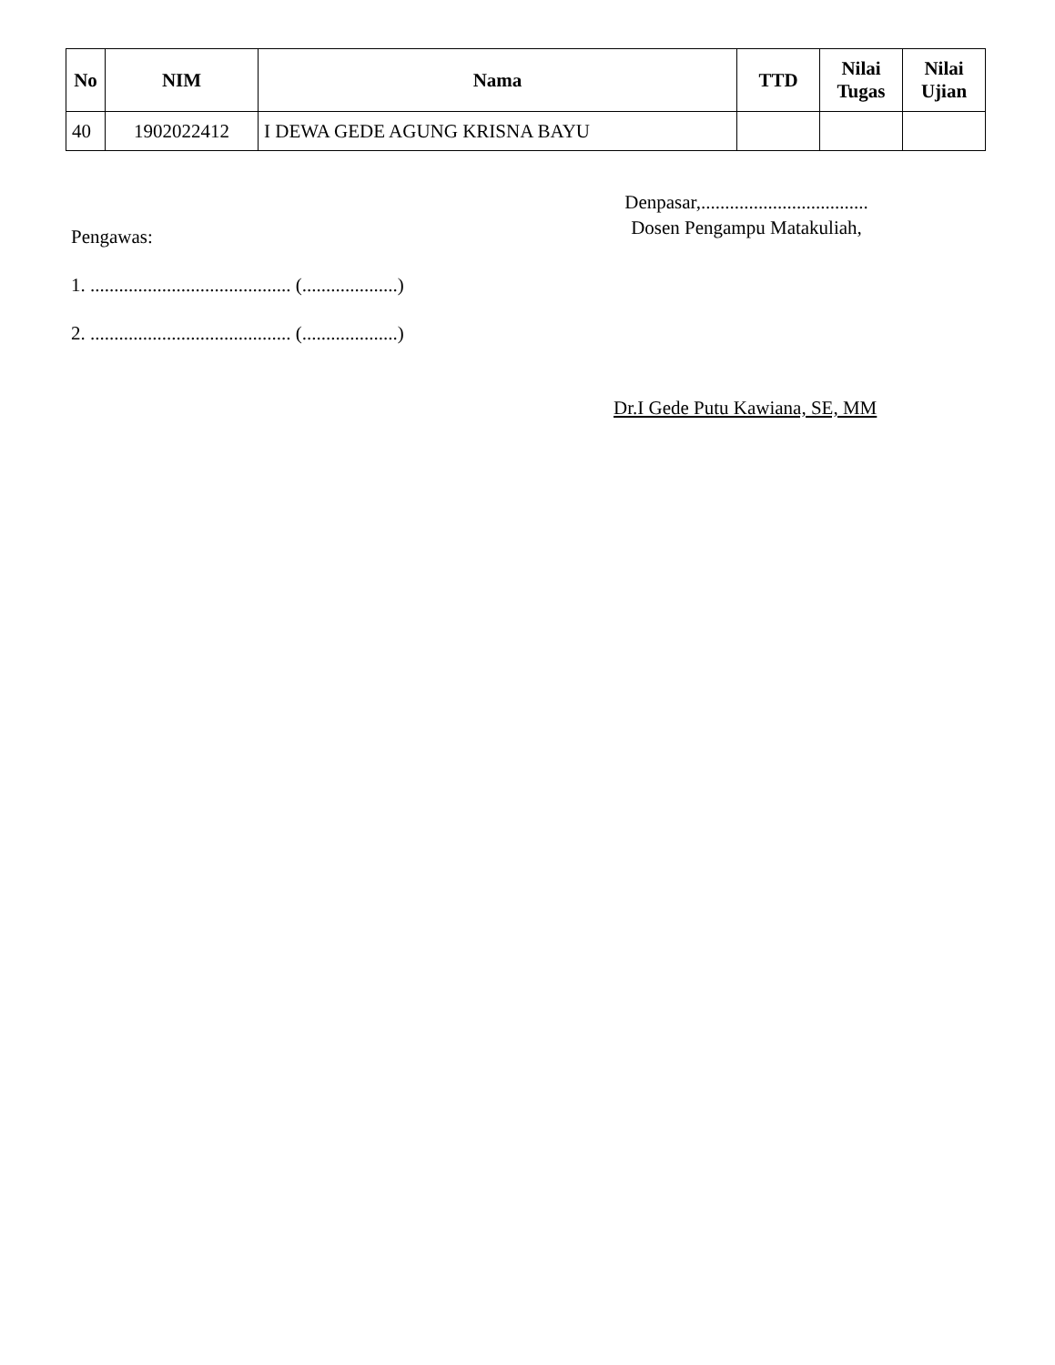| No | NIM | Nama | TTD | Nilai Tugas | Nilai Ujian |
| --- | --- | --- | --- | --- | --- |
| 40 | 1902022412 | I DEWA GEDE AGUNG KRISNA BAYU | | | |
Denpasar,...................................
Dosen Pengampu Matakuliah,
Pengawas:
1. .......................................... (....................)
2. .......................................... (....................)
Dr.I Gede Putu Kawiana, SE, MM